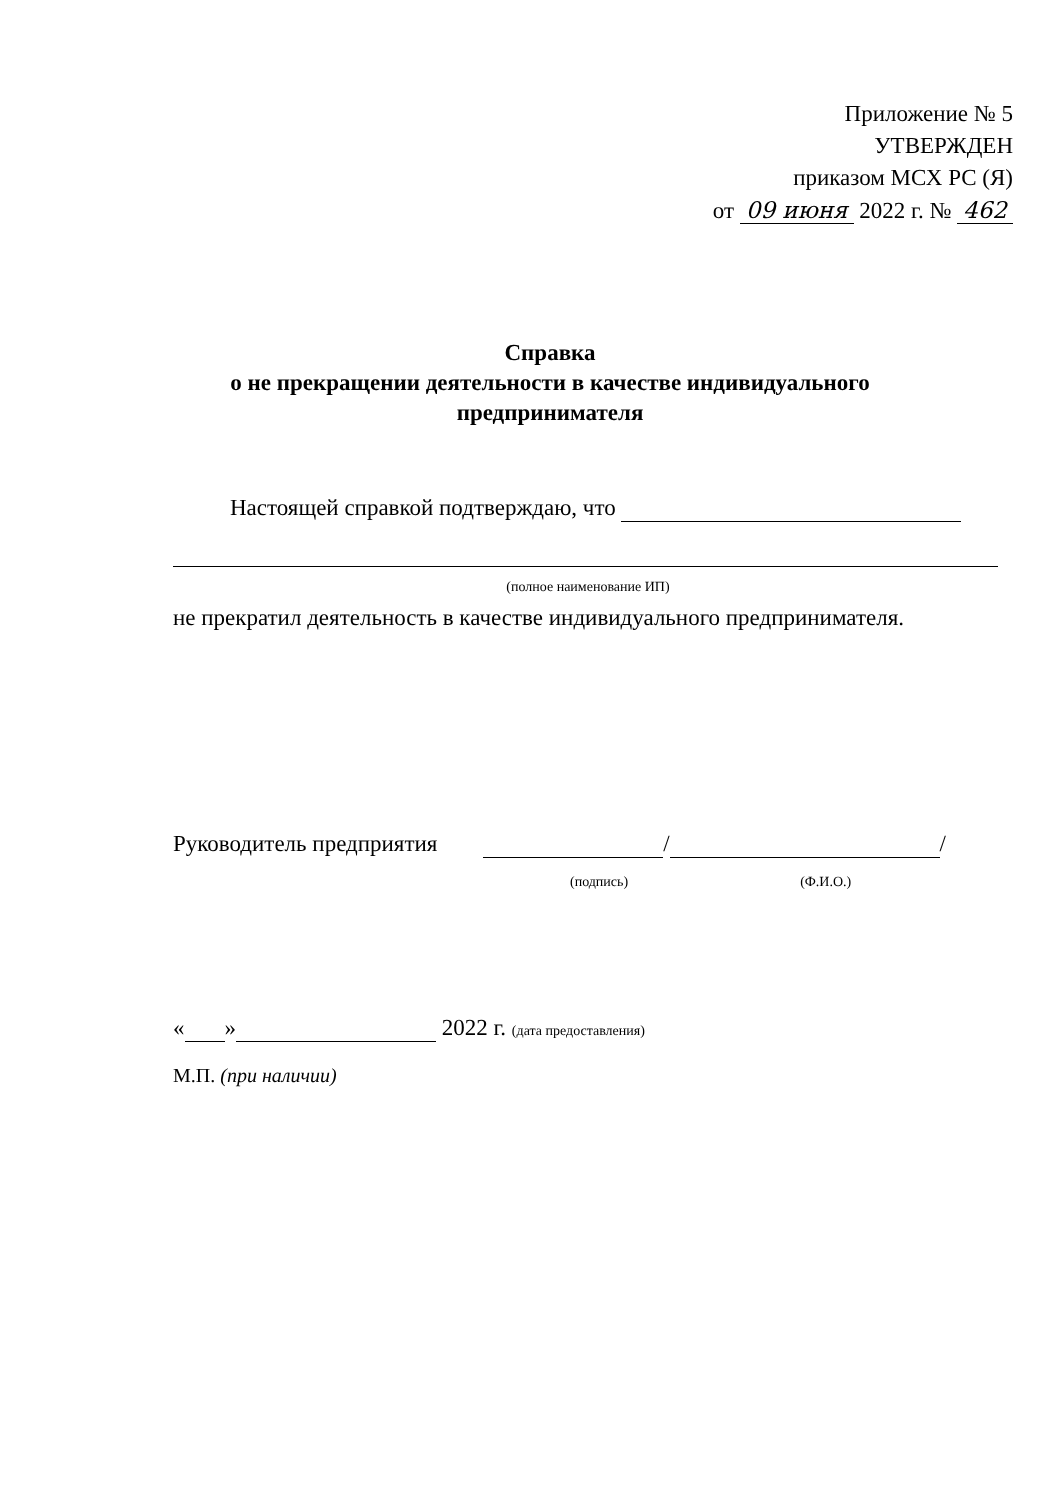Приложение № 5
УТВЕРЖДЕН
приказом МСХ РС (Я)
от 09 июня 2022 г. № 462
Справка
о не прекращении деятельности в качестве индивидуального предпринимателя
Настоящей справкой подтверждаю, что
(полное наименование ИП)
не прекратил деятельность в качестве индивидуального предпринимателя.
Руководитель предприятия / /
(подпись) (Ф.И.О.)
« » 2022 г. (дата предоставления)
М.П. (при наличии)